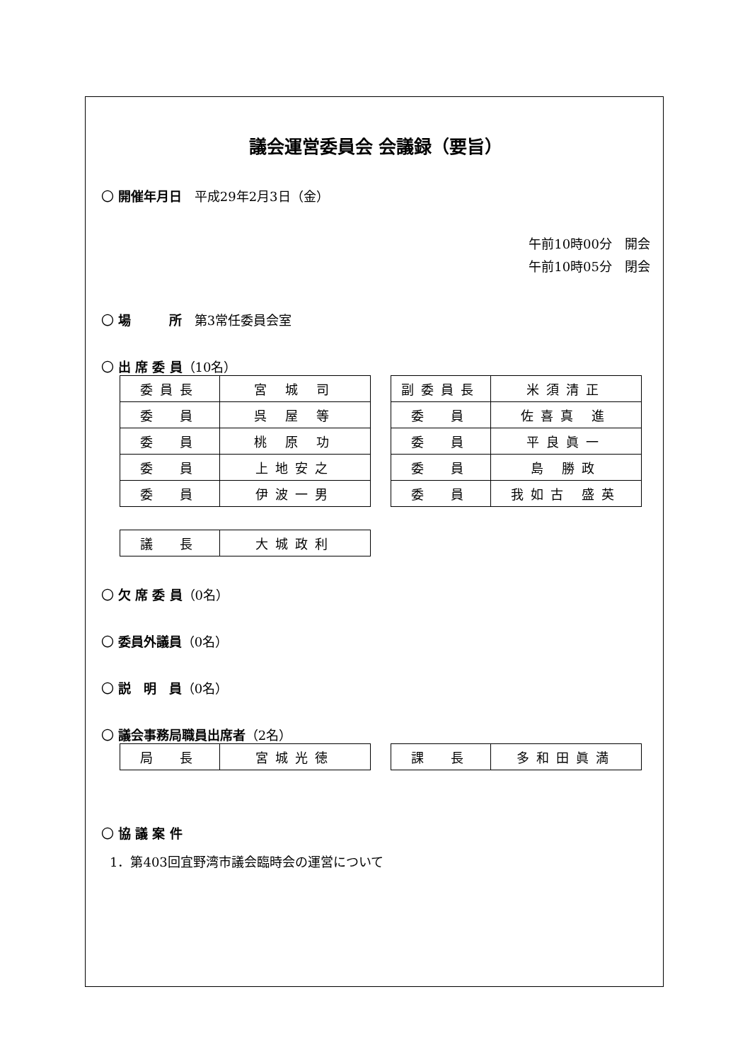議会運営委員会 会議録（要旨）
〇 開催年月日　平成29年2月3日（金）
午前10時00分　開会
午前10時05分　閉会
〇 場　　　所　第3常任委員会室
〇 出 席 委 員（10名）
| 委員長 | 宮 城 司 |
| 委 員 | 呉 屋 等 |
| 委 員 | 桃 原 功 |
| 委 員 | 上地安之 |
| 委 員 | 伊波一男 |
| 副委員長 | 米須清正 |
| 委 員 | 佐喜真 進 |
| 委 員 | 平良眞一 |
| 委 員 | 島 勝政 |
| 委 員 | 我如古 盛英 |
| 議 長 | 大城政利 |
〇 欠 席 委 員（0名）
〇 委員外議員（0名）
〇 説　明　員（0名）
〇 議会事務局職員出席者（2名）
| 局 長 | 宮城光徳 |
| 課 長 | 多和田眞満 |
〇 協 議 案 件
1．第403回宜野湾市議会臨時会の運営について